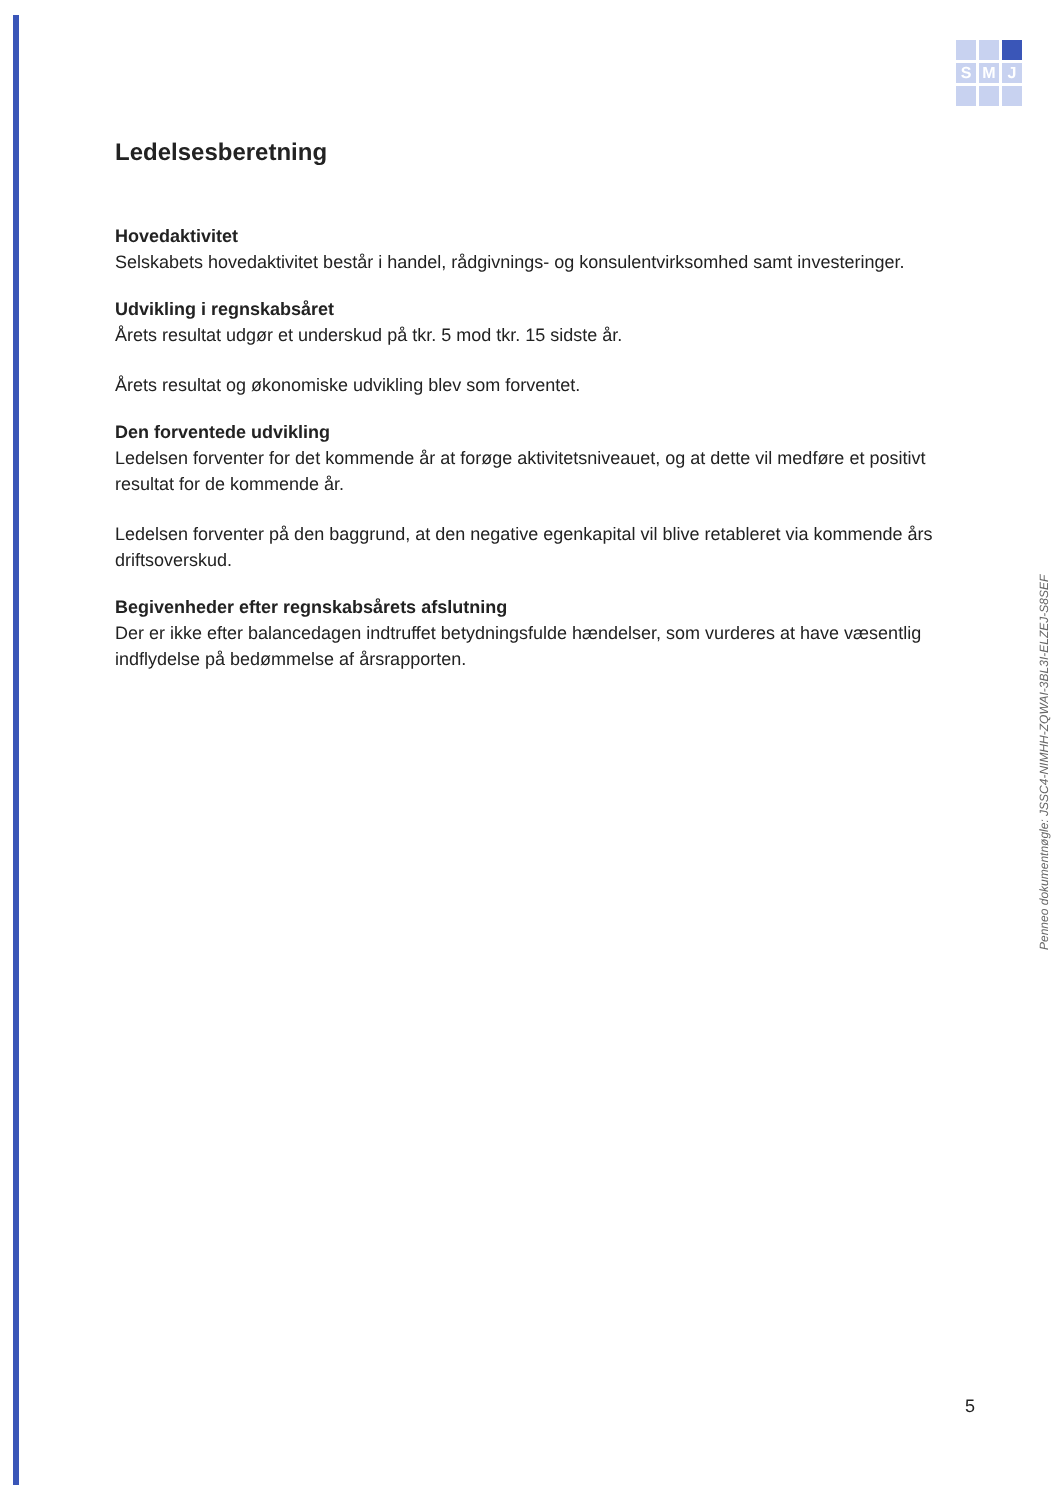S
M
J
Ledelsesberetning
Hovedaktivitet
Selskabets hovedaktivitet består i handel, rådgivnings- og konsulentvirksomhed samt investeringer.
Udvikling i regnskabsåret
Årets resultat udgør et underskud på tkr. 5 mod tkr. 15 sidste år.
Årets resultat og økonomiske udvikling blev som forventet.
Den forventede udvikling
Ledelsen forventer for det kommende år at forøge aktivitetsniveauet, og at dette vil medføre et positivt resultat for de kommende år.
Ledelsen forventer på den baggrund, at den negative egenkapital vil blive retableret via kommende års driftsoverskud.
Begivenheder efter regnskabsårets afslutning
Der er ikke efter balancedagen indtruffet betydningsfulde hændelser, som vurderes at have væsentlig indflydelse på bedømmelse af årsrapporten.
Penneo dokumentnøgle: JSSC4-NIMHH-ZQWAI-3BL3I-ELZEJ-S8SEF
5